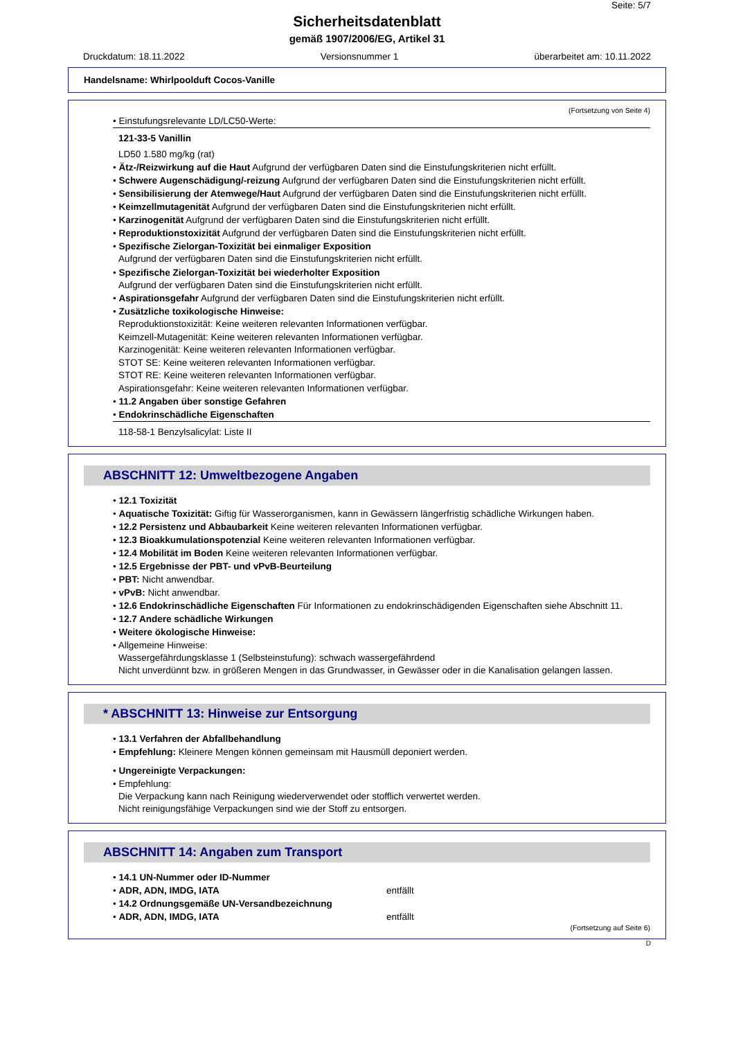Seite: 5/7
Sicherheitsdatenblatt
gemäß 1907/2006/EG, Artikel 31
Druckdatum: 18.11.2022 Versionsnummer 1 überarbeitet am: 10.11.2022
Handelsname: Whirlpoolduft Cocos-Vanille
(Fortsetzung von Seite 4)
• Einstufungsrelevante LD/LC50-Werte:
121-33-5 Vanillin
LD50 1.580 mg/kg (rat)
• Ätz-/Reizwirkung auf die Haut Aufgrund der verfügbaren Daten sind die Einstufungskriterien nicht erfüllt.
• Schwere Augenschädigung/-reizung Aufgrund der verfügbaren Daten sind die Einstufungskriterien nicht erfüllt.
• Sensibilisierung der Atemwege/Haut Aufgrund der verfügbaren Daten sind die Einstufungskriterien nicht erfüllt.
• Keimzellmutagenität Aufgrund der verfügbaren Daten sind die Einstufungskriterien nicht erfüllt.
• Karzinogenität Aufgrund der verfügbaren Daten sind die Einstufungskriterien nicht erfüllt.
• Reproduktionstoxizität Aufgrund der verfügbaren Daten sind die Einstufungskriterien nicht erfüllt.
• Spezifische Zielorgan-Toxizität bei einmaliger Exposition
Aufgrund der verfügbaren Daten sind die Einstufungskriterien nicht erfüllt.
• Spezifische Zielorgan-Toxizität bei wiederholter Exposition
Aufgrund der verfügbaren Daten sind die Einstufungskriterien nicht erfüllt.
• Aspirationsgefahr Aufgrund der verfügbaren Daten sind die Einstufungskriterien nicht erfüllt.
• Zusätzliche toxikologische Hinweise:
Reproduktionstoxizität: Keine weiteren relevanten Informationen verfügbar.
Keimzell-Mutagenität: Keine weiteren relevanten Informationen verfügbar.
Karzinogenität: Keine weiteren relevanten Informationen verfügbar.
STOT SE: Keine weiteren relevanten Informationen verfügbar.
STOT RE: Keine weiteren relevanten Informationen verfügbar.
Aspirationsgefahr: Keine weiteren relevanten Informationen verfügbar.
• 11.2 Angaben über sonstige Gefahren
• Endokrinschädliche Eigenschaften
118-58-1 Benzylsalicylat: Liste II
ABSCHNITT 12: Umweltbezogene Angaben
• 12.1 Toxizität
• Aquatische Toxizität: Giftig für Wasserorganismen, kann in Gewässern längerfristig schädliche Wirkungen haben.
• 12.2 Persistenz und Abbaubarkeit Keine weiteren relevanten Informationen verfügbar.
• 12.3 Bioakkumulationspotenzial Keine weiteren relevanten Informationen verfügbar.
• 12.4 Mobilität im Boden Keine weiteren relevanten Informationen verfügbar.
• 12.5 Ergebnisse der PBT- und vPvB-Beurteilung
• PBT: Nicht anwendbar.
• vPvB: Nicht anwendbar.
• 12.6 Endokrinschädliche Eigenschaften Für Informationen zu endokrinschädigenden Eigenschaften siehe Abschnitt 11.
• 12.7 Andere schädliche Wirkungen
• Weitere ökologische Hinweise:
• Allgemeine Hinweise:
Wassergefährdungsklasse 1 (Selbsteinstufung): schwach wassergefährdend
Nicht unverdünnt bzw. in größeren Mengen in das Grundwasser, in Gewässer oder in die Kanalisation gelangen lassen.
* ABSCHNITT 13: Hinweise zur Entsorgung
• 13.1 Verfahren der Abfallbehandlung
• Empfehlung: Kleinere Mengen können gemeinsam mit Hausmüll deponiert werden.
• Ungereinigte Verpackungen:
• Empfehlung:
Die Verpackung kann nach Reinigung wiederverwendet oder stofflich verwertet werden.
Nicht reinigungsfähige Verpackungen sind wie der Stoff zu entsorgen.
ABSCHNITT 14: Angaben zum Transport
• 14.1 UN-Nummer oder ID-Nummer
• ADR, ADN, IMDG, IATA entfällt
• 14.2 Ordnungsgemäße UN-Versandbezeichnung
• ADR, ADN, IMDG, IATA entfällt
(Fortsetzung auf Seite 6)
D